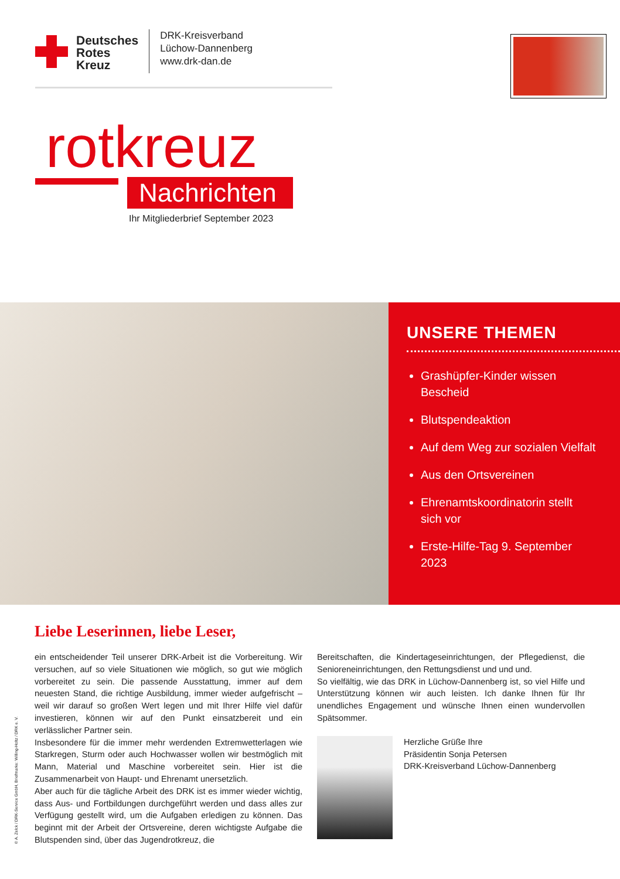Deutsches
Rotes
Kreuz
DRK-Kreisverband
Lüchow-Dannenberg
www.drk-dan.de
rotkreuz
Nachrichten
Ihr Mitgliederbrief September 2023
UNSERE THEMEN
Grashüpfer-Kinder wissen Bescheid
Blutspendeaktion
Auf dem Weg zur sozialen Vielfalt
Aus den Ortsvereinen
Ehrenamtskoordinatorin stellt sich vor
Erste-Hilfe-Tag 9. September 2023
Liebe Leserinnen, liebe Leser,
ein entscheidender Teil unserer DRK-Arbeit ist die Vorbereitung. Wir versuchen, auf so viele Situationen wie möglich, so gut wie möglich vorbereitet zu sein. Die passende Ausstattung, immer auf dem neuesten Stand, die richtige Ausbildung, immer wieder aufgefrischt – weil wir darauf so großen Wert legen und mit Ihrer Hilfe viel dafür investieren, können wir auf den Punkt einsatzbereit und ein verlässlicher Partner sein.
Insbesondere für die immer mehr werdenden Extremwetterlagen wie Starkregen, Sturm oder auch Hochwasser wollen wir bestmöglich mit Mann, Material und Maschine vorbereitet sein. Hier ist die Zusammenarbeit von Haupt- und Ehrenamt unersetzlich.
Aber auch für die tägliche Arbeit des DRK ist es immer wieder wichtig, dass Aus- und Fortbildungen durchgeführt werden und dass alles zur Verfügung gestellt wird, um die Aufgaben erledigen zu können. Das beginnt mit der Arbeit der Ortsvereine, deren wichtigste Aufgabe die Blutspenden sind, über das Jugendrotkreuz, die
Bereitschaften, die Kindertageseinrichtungen, der Pflegedienst, die Senioreneinrichtungen, den Rettungsdienst und und und.
So vielfältig, wie das DRK in Lüchow-Dannenberg ist, so viel Hilfe und Unterstützung können wir auch leisten. Ich danke Ihnen für Ihr unendliches Engagement und wünsche Ihnen einen wundervollen Spätsommer.
Herzliche Grüße Ihre
Präsidentin Sonja Petersen
DRK-Kreisverband Lüchow-Dannenberg
© A. Zelck / DRK-Service GmbH, Briefmarke: Willing-Holtz / DRK e. V.